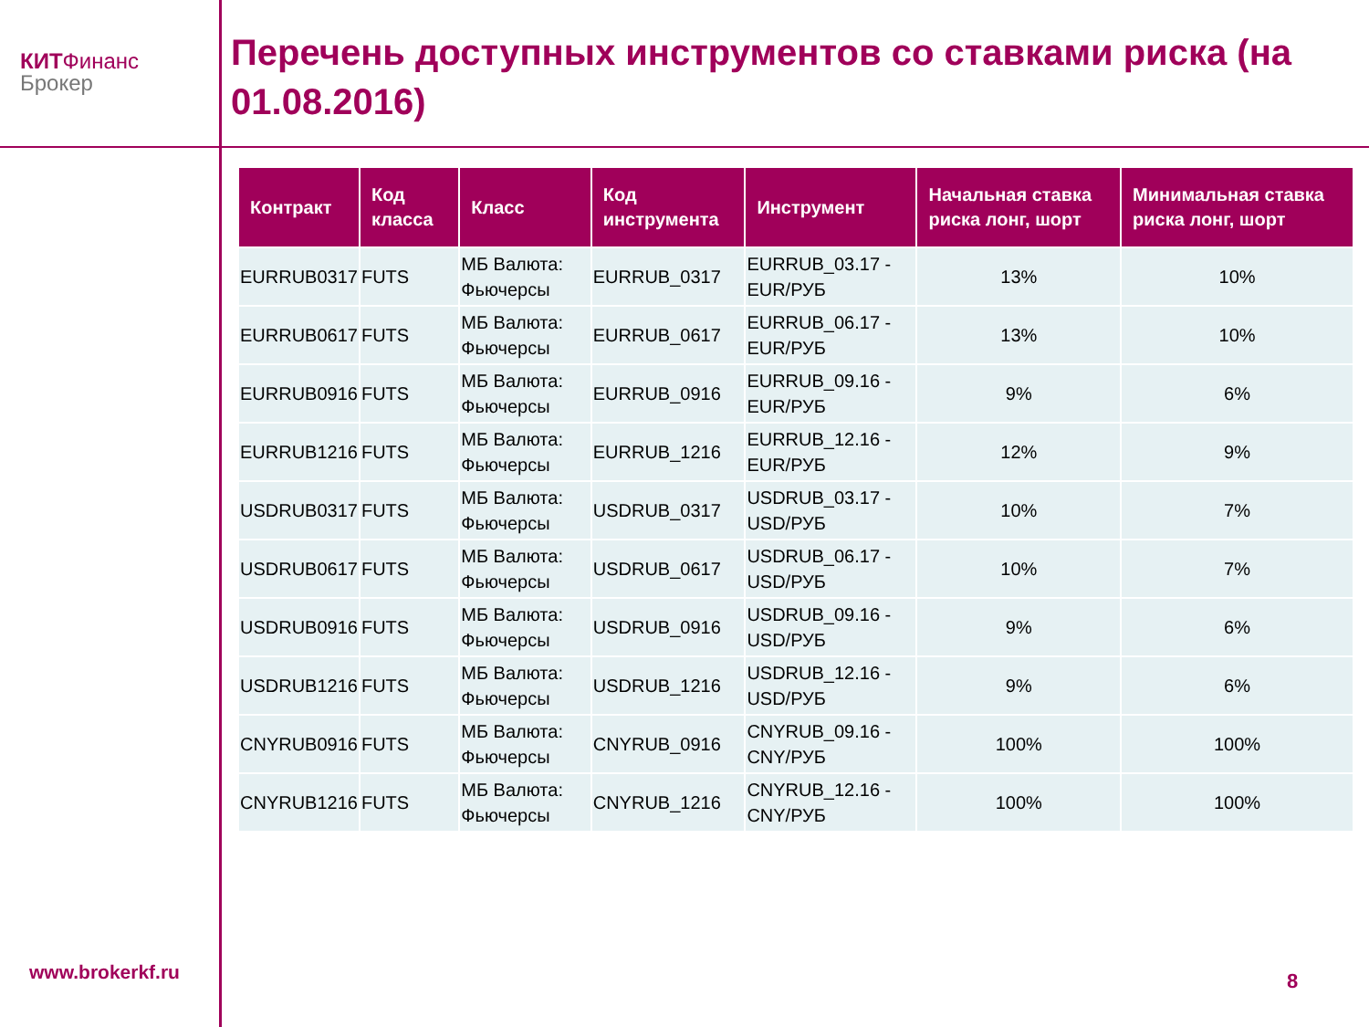КИТФинанс
Брокер
Перечень доступных инструментов со ставками риска (на 01.08.2016)
| Контракт | Код класса | Класс | Код инструмента | Инструмент | Начальная ставка риска лонг, шорт | Минимальная ставка риска лонг, шорт |
| --- | --- | --- | --- | --- | --- | --- |
| EURRUB0317 | FUTS | МБ Валюта: Фьючерсы | EURRUB_0317 | EURRUB_03.17 - EUR/РУБ | 13% | 10% |
| EURRUB0617 | FUTS | МБ Валюта: Фьючерсы | EURRUB_0617 | EURRUB_06.17 - EUR/РУБ | 13% | 10% |
| EURRUB0916 | FUTS | МБ Валюта: Фьючерсы | EURRUB_0916 | EURRUB_09.16 - EUR/РУБ | 9% | 6% |
| EURRUB1216 | FUTS | МБ Валюта: Фьючерсы | EURRUB_1216 | EURRUB_12.16 - EUR/РУБ | 12% | 9% |
| USDRUB0317 | FUTS | МБ Валюта: Фьючерсы | USDRUB_0317 | USDRUB_03.17 - USD/РУБ | 10% | 7% |
| USDRUB0617 | FUTS | МБ Валюта: Фьючерсы | USDRUB_0617 | USDRUB_06.17 - USD/РУБ | 10% | 7% |
| USDRUB0916 | FUTS | МБ Валюта: Фьючерсы | USDRUB_0916 | USDRUB_09.16 - USD/РУБ | 9% | 6% |
| USDRUB1216 | FUTS | МБ Валюта: Фьючерсы | USDRUB_1216 | USDRUB_12.16 - USD/РУБ | 9% | 6% |
| CNYRUB0916 | FUTS | МБ Валюта: Фьючерсы | CNYRUB_0916 | CNYRUB_09.16 - CNY/РУБ | 100% | 100% |
| CNYRUB1216 | FUTS | МБ Валюта: Фьючерсы | CNYRUB_1216 | CNYRUB_12.16 - CNY/РУБ | 100% | 100% |
www.brokerkf.ru 8